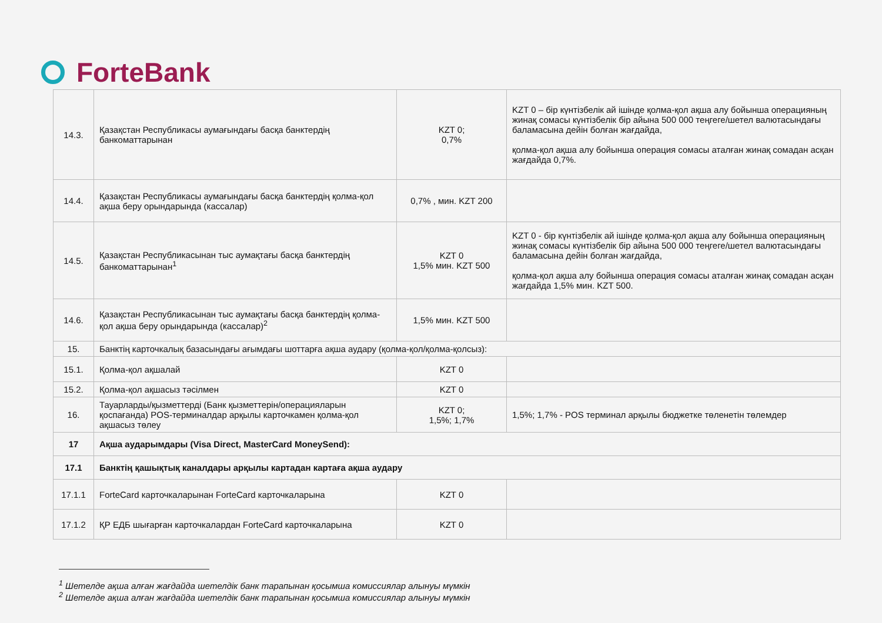ForteBank
| 14.3. | Қазақстан Республикасы аумағындағы басқа банктердің банкоматтарынан | KZT 0; 0,7% | KZT 0 – бір күнтізбелік ай ішінде қолма-қол ақша алу бойынша операцияның жинақ сомасы күнтізбелік бір айына 500 000 теңгеге/шетел валютасындағы баламасына дейін болған жағдайда, қолма-қол ақша алу бойынша операция сомасы аталған жинақ сомадан асқан жағдайда 0,7%. |
| 14.4. | Қазақстан Республикасы аумағындағы басқа банктердің қолма-қол ақша беру орындарында (кассалар) | 0,7% , мин. KZT 200 | |
| 14.5. | Қазақстан Республикасынан тыс аумақтағы басқа банктердің банкоматтарынан<sup>1</sup> | KZT 0 1,5% мин. KZT 500 | KZT 0 - бір күнтізбелік ай ішінде қолма-қол ақша алу бойынша операцияның жинақ сомасы күнтізбелік бір айына 500 000 теңгеге/шетел валютасындағы баламасына дейін болған жағдайда, қолма-қол ақша алу бойынша операция сомасы аталған жинақ сомадан асқан жағдайда 1,5% мин. KZT 500. |
| 14.6. | Қазақстан Республикасынан тыс аумақтағы басқа банктердің қолма-қол ақша беру орындарында (кассалар)<sup>2</sup> | 1,5% мин. KZT 500 | |
| 15. | Банктің карточкалық базасындағы ағымдағы шоттарға ақша аудару (қолма-қол/қолма-қолсыз): | | |
| 15.1. | Қолма-қол ақшалай | KZT 0 | |
| 15.2. | Қолма-қол ақшасыз тәсілмен | KZT 0 | |
| 16. | Тауарларды/қызметтерді (Банк қызметтерін/операцияларын қоспағанда) POS-терминалдар арқылы карточкамен қолма-қол ақшасыз төлеу | KZT 0; 1,5%; 1,7% | 1,5%; 1,7% - POS терминал арқылы бюджетке төленетін төлемдер |
| 17 | Ақша аударымдары (Visa Direct, MasterCard MoneySend): | | |
| 17.1 | Банктің қашықтық каналдары арқылы картадан картаға ақша аудару | | |
| 17.1.1 | ForteCard карточкаларынан ForteCard карточкаларына | KZT 0 | |
| 17.1.2 | ҚР ЕДБ шығарған карточкалардан ForteCard карточкаларына | KZT 0 | |
<sup>1</sup> Шетелде ақша алған жағдайда шетелдік банк тарапынан қосымша комиссиялар алынуы мүмкін
<sup>2</sup> Шетелде ақша алған жағдайда шетелдік банк тарапынан қосымша комиссиялар алынуы мүмкін